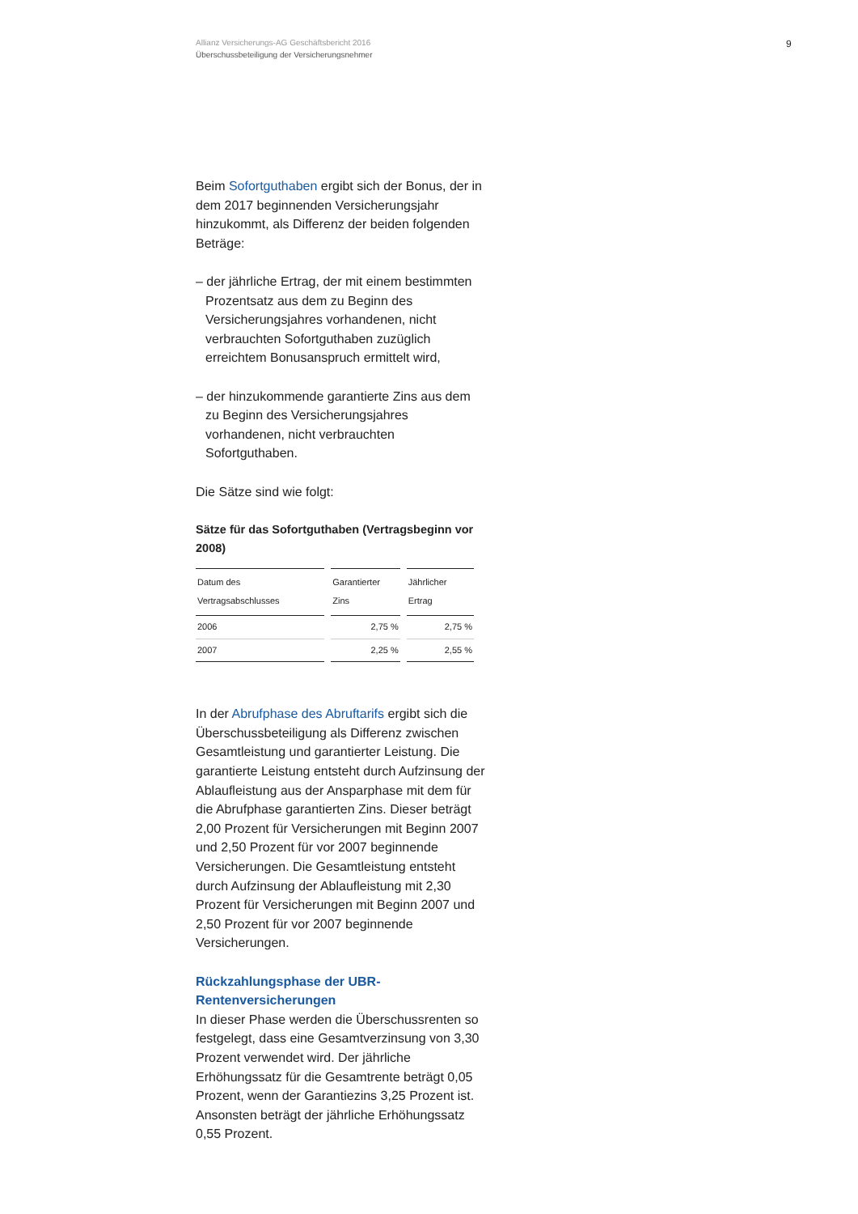Allianz Versicherungs-AG Geschäftsbericht 2016
Überschussbeteiligung der Versicherungsnehmer
9
Beim Sofortguthaben ergibt sich der Bonus, der in dem 2017 beginnenden Versicherungsjahr hinzukommt, als Differenz der beiden folgenden Beträge:
– der jährliche Ertrag, der mit einem bestimmten Prozentsatz aus dem zu Beginn des Versicherungsjahres vorhandenen, nicht verbrauchten Sofortguthaben zuzüglich erreichtem Bonusanspruch ermittelt wird,
– der hinzukommende garantierte Zins aus dem zu Beginn des Versicherungsjahres vorhandenen, nicht verbrauchten Sofortguthaben.
Die Sätze sind wie folgt:
Sätze für das Sofortguthaben (Vertragsbeginn vor 2008)
| Datum des Vertragsabschlusses | Garantierter Zins | Jährlicher Ertrag |
| --- | --- | --- |
| 2006 | 2,75 % | 2,75 % |
| 2007 | 2,25 % | 2,55 % |
In der Abrufphase des Abruftarifs ergibt sich die Überschussbeteiligung als Differenz zwischen Gesamtleistung und garantierter Leistung. Die garantierte Leistung entsteht durch Aufzinsung der Ablaufleistung aus der Ansparphase mit dem für die Abrufphase garantierten Zins. Dieser beträgt 2,00 Prozent für Versicherungen mit Beginn 2007 und 2,50 Prozent für vor 2007 beginnende Versicherungen. Die Gesamtleistung entsteht durch Aufzinsung der Ablaufleistung mit 2,30 Prozent für Versicherungen mit Beginn 2007 und 2,50 Prozent für vor 2007 beginnende Versicherungen.
Rückzahlungsphase der UBR-Rentenversicherungen
In dieser Phase werden die Überschussrenten so festgelegt, dass eine Gesamtverzinsung von 3,30 Prozent verwendet wird. Der jährliche Erhöhungssatz für die Gesamtrente beträgt 0,05 Prozent, wenn der Garantiezins 3,25 Prozent ist. Ansonsten beträgt der jährliche Erhöhungssatz 0,55 Prozent.